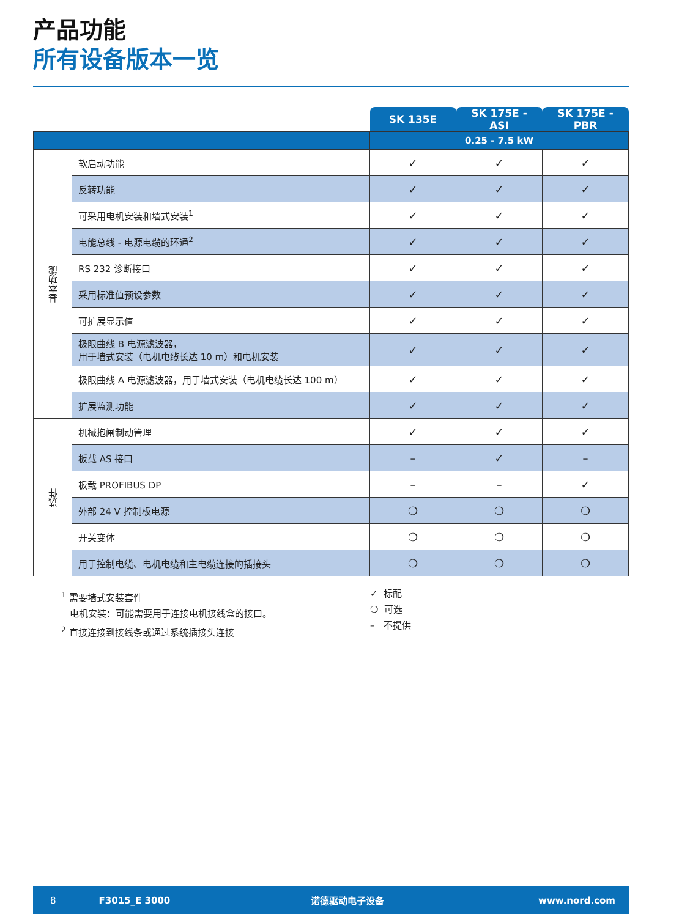产品功能
所有设备版本一览
| | | SK 135E | SK 175E - ASI | SK 175E - PBR |
| --- | --- | --- | --- | --- |
| | | 0.25 - 7.5 kW | | |
| 基本功能 | 软启动功能 | ✓ | ✓ | ✓ |
| | 反转功能 | ✓ | ✓ | ✓ |
| | 可采用电机安装和墙式安装<sup>1</sup> | ✓ | ✓ | ✓ |
| | 电能总线 - 电源电缆的环通<sup>2</sup> | ✓ | ✓ | ✓ |
| | RS 232 诊断接口 | ✓ | ✓ | ✓ |
| | 采用标准值预设参数 | ✓ | ✓ | ✓ |
| | 可扩展显示值 | ✓ | ✓ | ✓ |
| | 极限曲线 B 电源滤波器， 用于墙式安装（电机电缆长达 10 m）和电机安装 | ✓ | ✓ | ✓ |
| | 极限曲线 A 电源滤波器，用于墙式安装（电机电缆长达 100 m） | ✓ | ✓ | ✓ |
| | 扩展监测功能 | ✓ | ✓ | ✓ |
| 选件 | 机械抱闸制动管理 | ✓ | ✓ | ✓ |
| | 板载 AS 接口 | – | ✓ | – |
| | 板载 PROFIBUS DP | – | – | ✓ |
| | 外部 24 V 控制板电源 | ❍ | ❍ | ❍ |
| | 开关变体 | ❍ | ❍ | ❍ |
| | 用于控制电缆、电机电缆和主电缆连接的插接头 | ❍ | ❍ | ❍ |
<sup>1</sup> 需要墙式安装套件
电机安装：可能需要用于连接电机接线盒的接口。
<sup>2</sup> 直接连接到接线条或通过系统插接头连接
✓ 标配
❍ 可选
– 不提供
8 F3015_E 3000 诺德驱动电子设备 www.nord.com